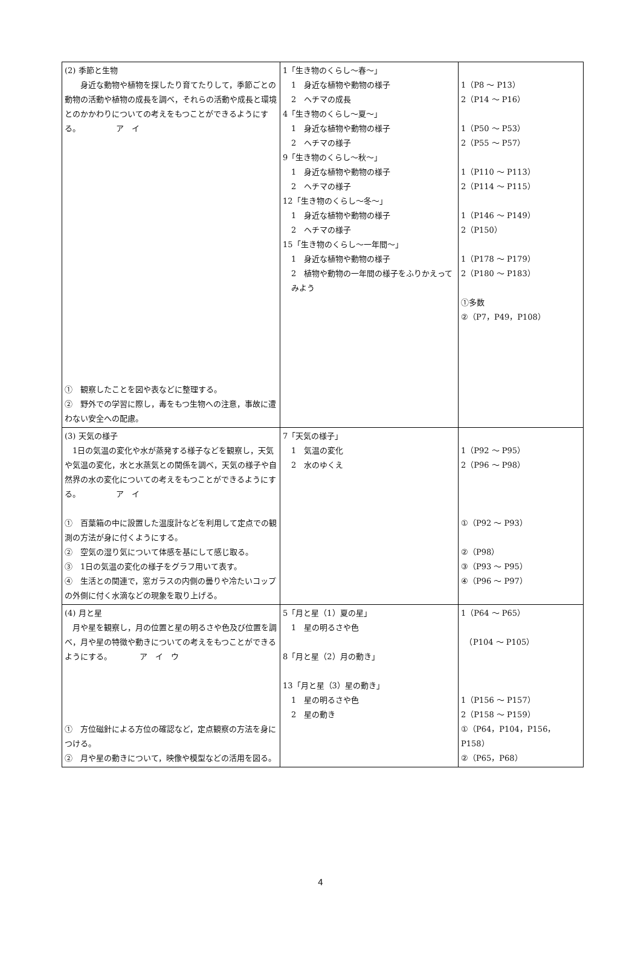| (2) 季節と生物 身近な動物や植物を探したり育てたりして，季節ごとの動物の活動や植物の成長を調べ，それらの活動や成長と環境とのかかわりについての考えをもつことができるようにする。 ア イ ① 観察したことを図や表などに整理する。 ② 野外での学習に際し，毒をもつ生物への注意，事故に遭わない安全への配慮。 | 1「生き物のくらし～春～」 1 身近な植物や動物の様子 2 ヘチマの成長 4「生き物のくらし～夏～」 1 身近な植物や動物の様子 2 ヘチマの様子 9「生き物のくらし～秋～」 1 身近な植物や動物の様子 2 ヘチマの様子 12「生き物のくらし～冬～」 1 身近な植物や動物の様子 2 ヘチマの様子 15「生き物のくらし～一年間～」 1 身近な植物や動物の様子 2 植物や動物の一年間の様子をふりかえってみよう | 1（P8 ～ P13） 2（P14 ～ P16） 1（P50 ～ P53） 2（P55 ～ P57） 1（P110 ～ P113） 2（P114 ～ P115） 1（P146 ～ P149） 2（P150） 1（P178 ～ P179） 2（P180 ～ P183） ①多数 ②（P7，P49，P108） |
| (3) 天気の様子 1日の気温の変化や水が蒸発する様子などを観察し，天気や気温の変化，水と水蒸気との関係を調べ，天気の様子や自然界の水の変化についての考えをもつことができるようにする。 ア イ ① 百葉箱の中に設置した温度計などを利用して定点での観測の方法が身に付くようにする。 ② 空気の湿り気について体感を基にして感じ取る。 ③ 1日の気温の変化の様子をグラフ用いて表す。 ④ 生活との関連で，窓ガラスの内側の曇りや冷たいコップの外側に付く水滴などの現象を取り上げる。 | 7「天気の様子」 1 気温の変化 2 水のゆくえ | 1（P92 ～ P95） 2（P96 ～ P98） ①（P92 ～ P93） ②（P98） ③（P93 ～ P95） ④（P96 ～ P97） |
| (4) 月と星 月や星を観察し，月の位置と星の明るさや色及び位置を調べ，月や星の特徴や動きについての考えをもつことができるようにする。 ア イ ウ ① 方位磁針による方位の確認など，定点観察の方法を身につける。 ② 月や星の動きについて，映像や模型などの活用を図る。 | 5「月と星（1）夏の星」 1 星の明るさや色 8「月と星（2）月の動き」 13「月と星（3）星の動き」 1 星の明るさや色 2 星の動き | 1（P64 ～ P65） （P104 ～ P105） 1（P156 ～ P157） 2（P158 ～ P159） ①（P64，P104，P156，P158） ②（P65，P68） |
4